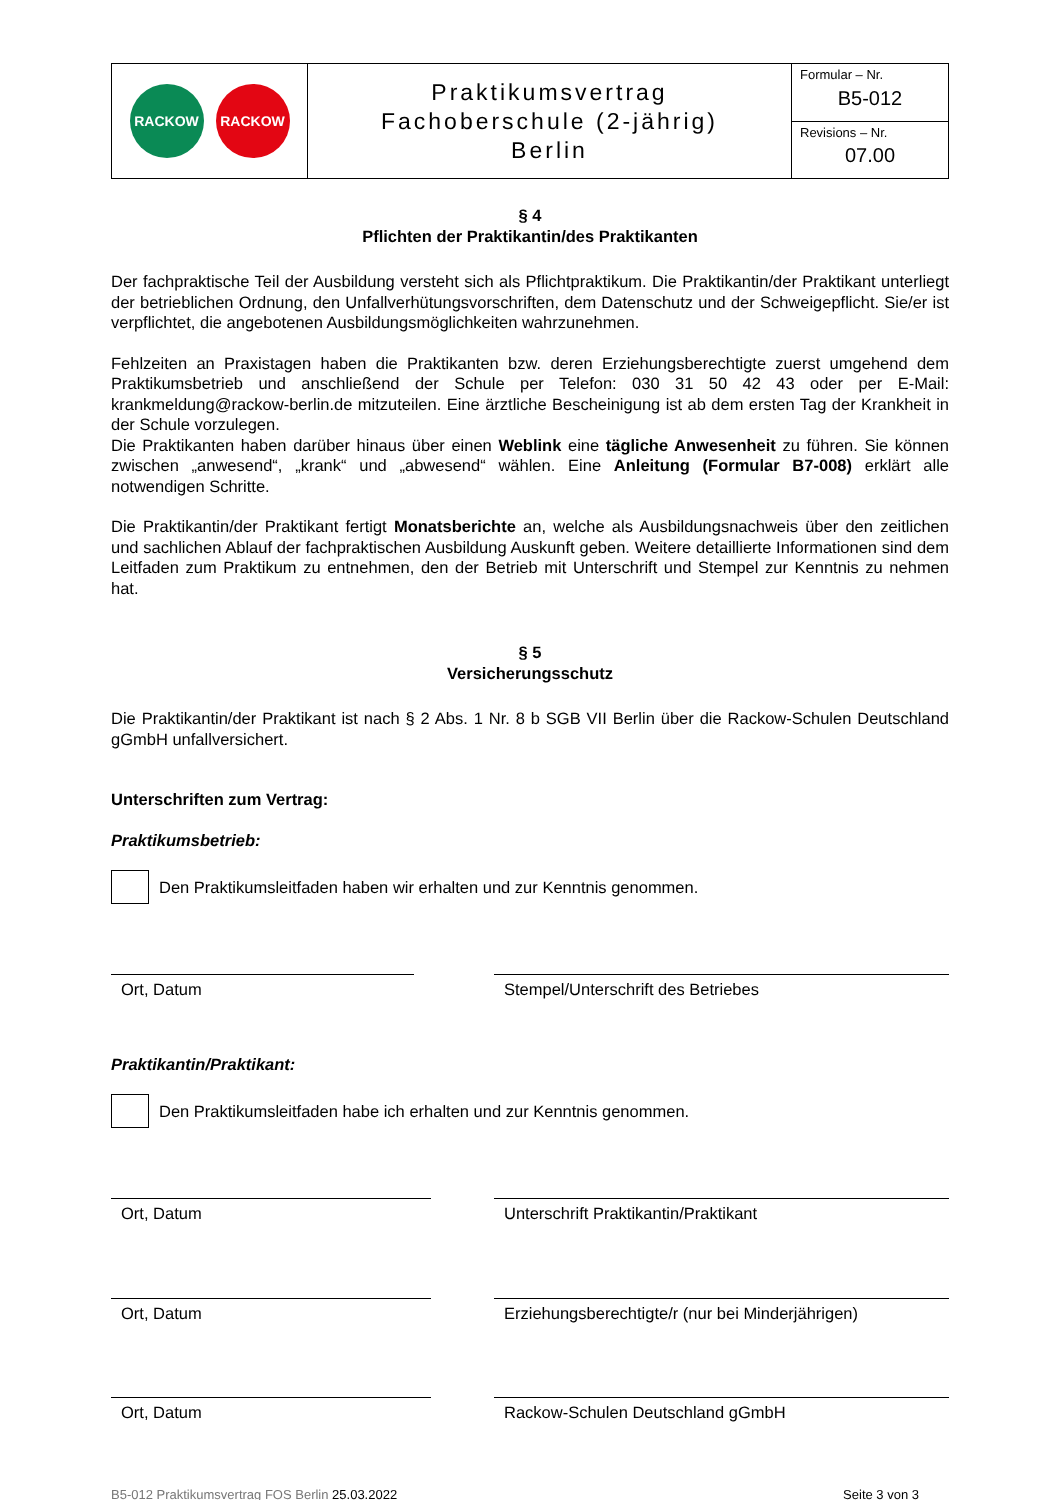| RACKOW RACKOW | Praktikumsvertrag Fachoberschule (2-jährig) Berlin | Formular – Nr. B5-012 |
| | | Revisions – Nr. 07.00 |
§ 4
Pflichten der Praktikantin/des Praktikanten
Der fachpraktische Teil der Ausbildung versteht sich als Pflichtpraktikum. Die Praktikantin/der Praktikant unterliegt der betrieblichen Ordnung, den Unfallverhütungsvorschriften, dem Datenschutz und der Schweigepflicht. Sie/er ist verpflichtet, die angebotenen Ausbildungsmöglichkeiten wahrzunehmen.
Fehlzeiten an Praxistagen haben die Praktikanten bzw. deren Erziehungsberechtigte zuerst umgehend dem Praktikumsbetrieb und anschließend der Schule per Telefon: 030 31 50 42 43 oder per E-Mail: krankmeldung@rackow-berlin.de mitzuteilen. Eine ärztliche Bescheinigung ist ab dem ersten Tag der Krankheit in der Schule vorzulegen.
Die Praktikanten haben darüber hinaus über einen Weblink eine tägliche Anwesenheit zu führen. Sie können zwischen „anwesend“, „krank“ und „abwesend“ wählen. Eine Anleitung (Formular B7-008) erklärt alle notwendigen Schritte.
Die Praktikantin/der Praktikant fertigt Monatsberichte an, welche als Ausbildungsnachweis über den zeitlichen und sachlichen Ablauf der fachpraktischen Ausbildung Auskunft geben. Weitere detaillierte Informationen sind dem Leitfaden zum Praktikum zu entnehmen, den der Betrieb mit Unterschrift und Stempel zur Kenntnis zu nehmen hat.
§ 5
Versicherungsschutz
Die Praktikantin/der Praktikant ist nach § 2 Abs. 1 Nr. 8 b SGB VII Berlin über die Rackow-Schulen Deutschland gGmbH unfallversichert.
Unterschriften zum Vertrag:
Praktikumsbetrieb:
Den Praktikumsleitfaden haben wir erhalten und zur Kenntnis genommen.
Ort, Datum Stempel/Unterschrift des Betriebes
Praktikantin/Praktikant:
Den Praktikumsleitfaden habe ich erhalten und zur Kenntnis genommen.
Ort, Datum Unterschrift Praktikantin/Praktikant
Ort, Datum Erziehungsberechtigte/r (nur bei Minderjährigen)
Ort, Datum Rackow-Schulen Deutschland gGmbH
B5-012 Praktikumsvertrag FOS Berlin 25.03.2022 Seite 3 von 3